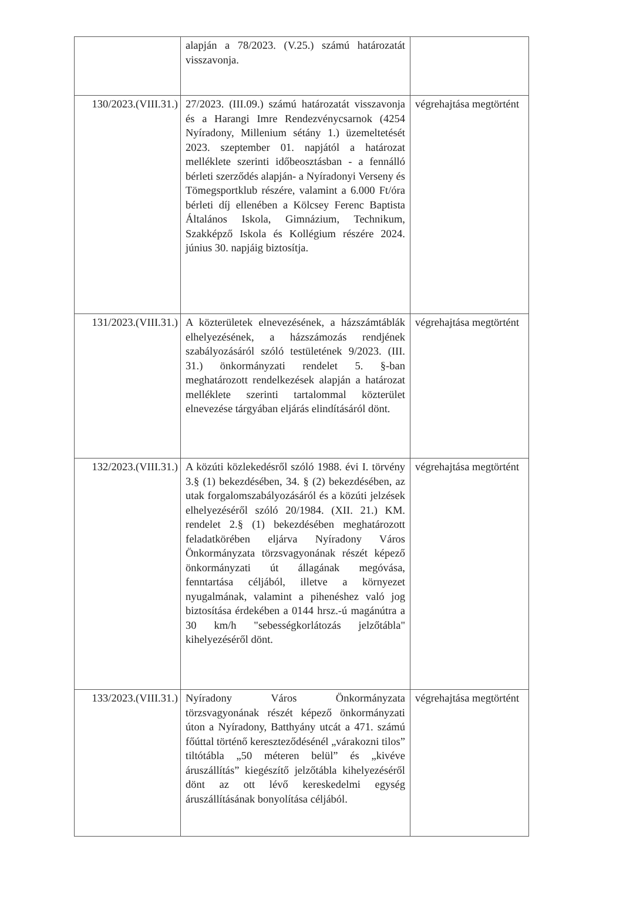| | alapján a 78/2023. (V.25.) számú határozatát visszavonja. | |
| 130/2023.(VIII.31.) | 27/2023. (III.09.) számú határozatát visszavonja és a Harangi Imre Rendezvénycsarnok (4254 Nyíradony, Millenium sétány 1.) üzemeltetését 2023. szeptember 01. napjától a határozat melléklete szerinti időbeosztásban - a fennálló bérleti szerződés alapján- a Nyíradonyi Verseny és Tömegsportklub részére, valamint a 6.000 Ft/óra bérleti díj ellenében a Kölcsey Ferenc Baptista Általános Iskola, Gimnázium, Technikum, Szakképző Iskola és Kollégium részére 2024. június 30. napjáig biztosítja. | végrehajtása megtörtént |
| 131/2023.(VIII.31.) | A közterületek elnevezésének, a házszámtáblák elhelyezésének, a házszámozás rendjének szabályozásáról szóló testületének 9/2023. (III. 31.) önkormányzati rendelet 5. §-ban meghatározott rendelkezések alapján a határozat melléklete szerinti tartalommal közterület elnevezése tárgyában eljárás elindításáról dönt. | végrehajtása megtörtént |
| 132/2023.(VIII.31.) | A közúti közlekedésről szóló 1988. évi I. törvény 3.§ (1) bekezdésében, 34. § (2) bekezdésében, az utak forgalomszabályozásáról és a közúti jelzések elhelyezéséről szóló 20/1984. (XII. 21.) KM. rendelet 2.§ (1) bekezdésében meghatározott feladatkörében eljárva Nyíradony Város Önkormányzata törzsvagyonának részét képező önkormányzati út állagának megóvása, fenntartása céljából, illetve a környezet nyugalmának, valamint a pihenéshez való jog biztosítása érdekében a 0144 hrsz.-ú magánútra a 30 km/h "sebességkorlátozás jelzőtábla" kihelyezéséről dönt. | végrehajtása megtörtént |
| 133/2023.(VIII.31.) | Nyíradony Város Önkormányzata törzsvagyonának részét képező önkormányzati úton a Nyíradony, Batthyány utcát a 471. számú főúttal történő kereszteződésénél „várakozni tilos” tiltótábla „50 méteren belül” és „kivéve áruszállítás” kiegészítő jelzőtábla kihelyezéséről dönt az ott lévő kereskedelmi egység áruszállításának bonyolítása céljából. | végrehajtása megtörtént |